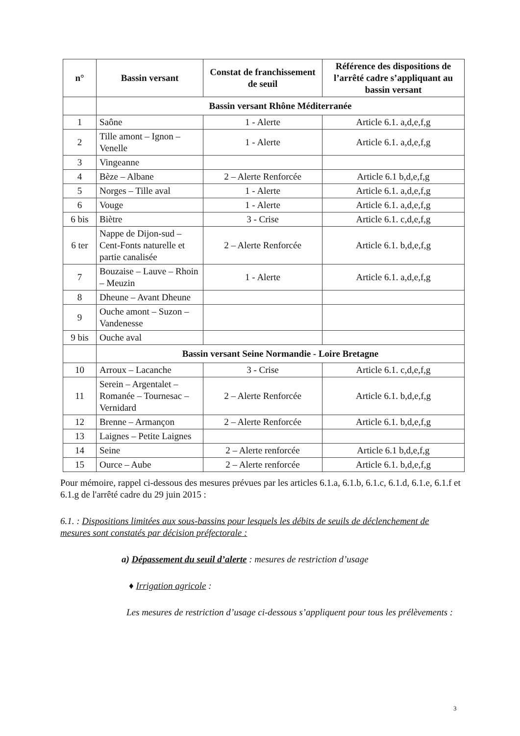| n° | Bassin versant | Constat de franchissement de seuil | Référence des dispositions de l’arrêté cadre s’appliquant au bassin versant |
| --- | --- | --- | --- |
| | Bassin versant Rhône Méditerranée | | |
| 1 | Saône | 1 - Alerte | Article 6.1. a,d,e,f,g |
| 2 | Tille amont – Ignon – Venelle | 1 - Alerte | Article 6.1. a,d,e,f,g |
| 3 | Vingeanne | | |
| 4 | Bèze – Albane | 2 – Alerte Renforcée | Article 6.1 b,d,e,f,g |
| 5 | Norges – Tille aval | 1 - Alerte | Article 6.1. a,d,e,f,g |
| 6 | Vouge | 1 - Alerte | Article 6.1. a,d,e,f,g |
| 6 bis | Biètre | 3 - Crise | Article 6.1. c,d,e,f,g |
| 6 ter | Nappe de Dijon-sud – Cent-Fonts naturelle et partie canalisée | 2 – Alerte Renforcée | Article 6.1. b,d,e,f,g |
| 7 | Bouzaise – Lauve – Rhoin – Meuzin | 1 - Alerte | Article 6.1. a,d,e,f,g |
| 8 | Dheune – Avant Dheune | | |
| 9 | Ouche amont – Suzon – Vandenesse | | |
| 9 bis | Ouche aval | | |
| | Bassin versant Seine Normandie - Loire Bretagne | | |
| 10 | Arroux – Lacanche | 3 - Crise | Article 6.1. c,d,e,f,g |
| 11 | Serein – Argentalet – Romanée – Tournesac – Vernidard | 2 – Alerte Renforcée | Article 6.1. b,d,e,f,g |
| 12 | Brenne – Armançon | 2 – Alerte Renforcée | Article 6.1. b,d,e,f,g |
| 13 | Laignes – Petite Laignes | | |
| 14 | Seine | 2 – Alerte renforcée | Article 6.1 b,d,e,f,g |
| 15 | Ource – Aube | 2 – Alerte renforcée | Article 6.1. b,d,e,f,g |
Pour mémoire, rappel ci-dessous des mesures prévues par les articles 6.1.a, 6.1.b, 6.1.c, 6.1.d, 6.1.e, 6.1.f et 6.1.g de l'arrêté cadre du 29 juin 2015 :
6.1. : Dispositions limitées aux sous-bassins pour lesquels les débits de seuils de déclenchement de mesures sont constatés par décision préfectorale :
a) Dépassement du seuil d’alerte : mesures de restriction d’usage
♦ Irrigation agricole :
Les mesures de restriction d’usage ci-dessous s’appliquent pour tous les prélèvements :
3